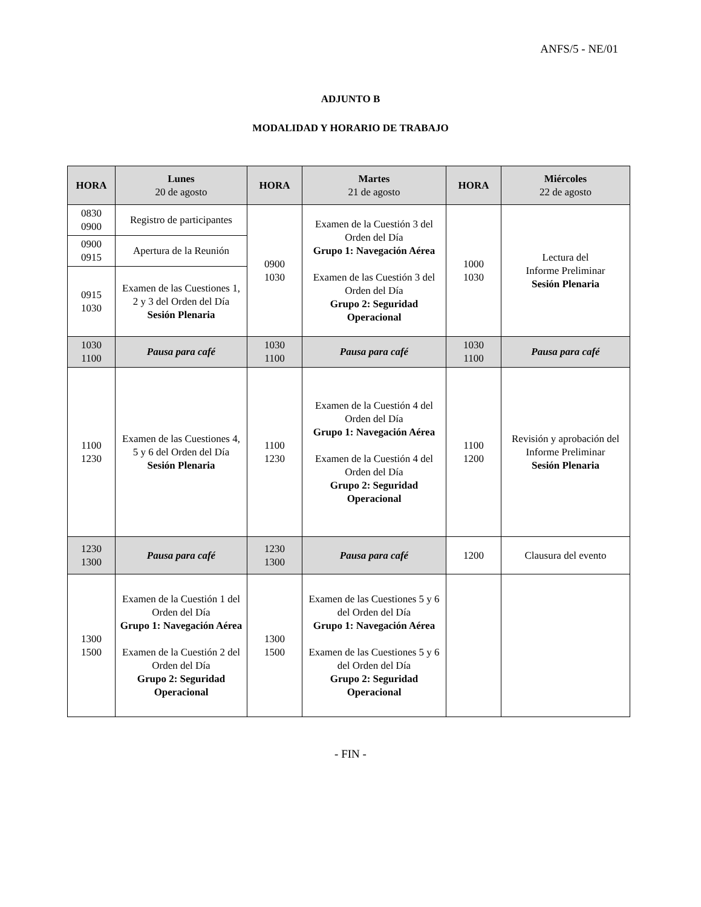ANFS/5 - NE/01
ADJUNTO B
MODALIDAD Y HORARIO DE TRABAJO
| HORA | Lunes 20 de agosto | HORA | Martes 21 de agosto | HORA | Miércoles 22 de agosto |
| --- | --- | --- | --- | --- | --- |
| 0830 0900 | Registro de participantes | 0900 1030 | Examen de la Cuestión 3 del Orden del Día Grupo 1: Navegación Aérea Examen de las Cuestión 3 del Orden del Día Grupo 2: Seguridad Operacional | 1000 1030 | Lectura del Informe Preliminar Sesión Plenaria |
| 0900 0915 | Apertura de la Reunión | | | | |
| 0915 1030 | Examen de las Cuestiones 1, 2 y 3 del Orden del Día Sesión Plenaria | | | | |
| 1030 1100 | Pausa para café | 1030 1100 | Pausa para café | 1030 1100 | Pausa para café |
| 1100 1230 | Examen de las Cuestiones 4, 5 y 6 del Orden del Día Sesión Plenaria | 1100 1230 | Examen de la Cuestión 4 del Orden del Día Grupo 1: Navegación Aérea Examen de la Cuestión 4 del Orden del Día Grupo 2: Seguridad Operacional | 1100 1200 | Revisión y aprobación del Informe Preliminar Sesión Plenaria |
| 1230 1300 | Pausa para café | 1230 1300 | Pausa para café | 1200 | Clausura del evento |
| 1300 1500 | Examen de la Cuestión 1 del Orden del Día Grupo 1: Navegación Aérea Examen de la Cuestión 2 del Orden del Día Grupo 2: Seguridad Operacional | 1300 1500 | Examen de las Cuestiones 5 y 6 del Orden del Día Grupo 1: Navegación Aérea Examen de las Cuestiones 5 y 6 del Orden del Día Grupo 2: Seguridad Operacional | | |
- FIN -